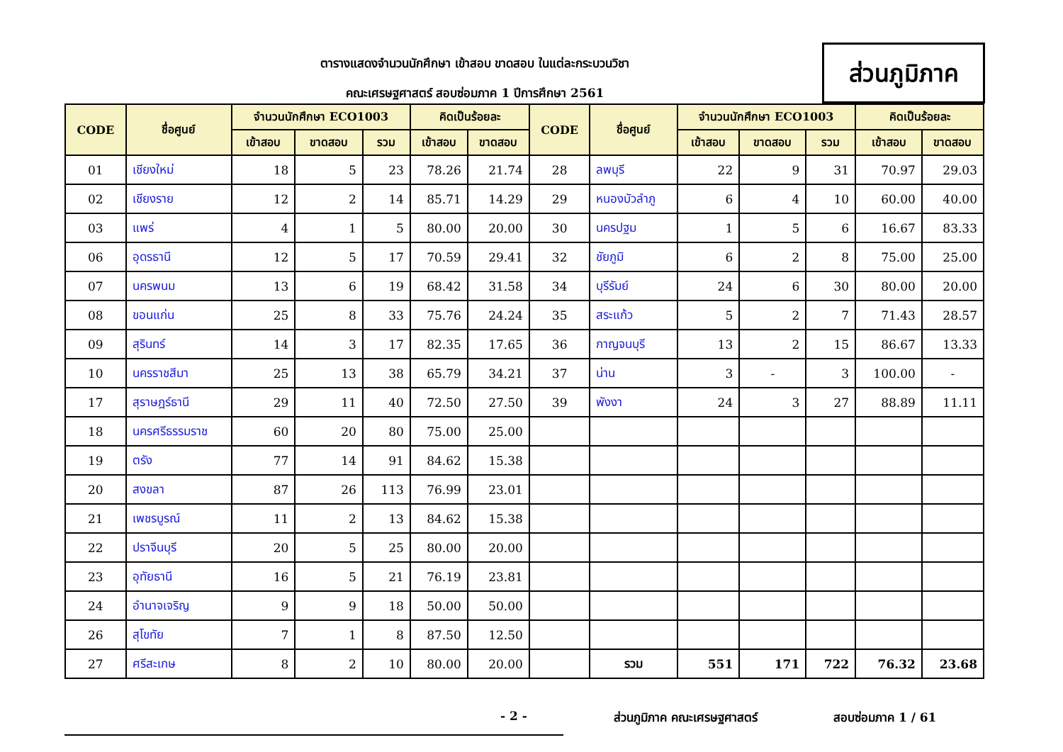ตารางแสดงจำนวนนักศึกษา เข้าสอบ ขาดสอบ ในแต่ละกระบวนวิชา
คณะเศรษฐศาสตร์ สอบซ่อมภาค 1 ปีการศึกษา 2561
ส่วนภูมิภาค
| CODE | ชื่อศูนย์ | จำนวนนักศึกษา ECO1003 | | | คิดเป็นร้อยละ | | CODE | ชื่อศูนย์ | จำนวนนักศึกษา ECO1003 | | | คิดเป็นร้อยละ | |
| --- | --- | --- | --- | --- | --- | --- | --- | --- | --- | --- | --- | --- | --- |
| | | เข้าสอบ | ขาดสอบ | รวม | เข้าสอบ | ขาดสอบ | | | เข้าสอบ | ขาดสอบ | รวม | เข้าสอบ | ขาดสอบ |
| 01 | เชียงใหม่ | 18 | 5 | 23 | 78.26 | 21.74 | 28 | ลพบุรี | 22 | 9 | 31 | 70.97 | 29.03 |
| 02 | เชียงราย | 12 | 2 | 14 | 85.71 | 14.29 | 29 | หนองบัวลำภู | 6 | 4 | 10 | 60.00 | 40.00 |
| 03 | แพร่ | 4 | 1 | 5 | 80.00 | 20.00 | 30 | นครปฐม | 1 | 5 | 6 | 16.67 | 83.33 |
| 06 | อุดรธานี | 12 | 5 | 17 | 70.59 | 29.41 | 32 | ชัยภูมิ | 6 | 2 | 8 | 75.00 | 25.00 |
| 07 | นครพนม | 13 | 6 | 19 | 68.42 | 31.58 | 34 | บุรีรัมย์ | 24 | 6 | 30 | 80.00 | 20.00 |
| 08 | ขอนแก่น | 25 | 8 | 33 | 75.76 | 24.24 | 35 | สระแก้ว | 5 | 2 | 7 | 71.43 | 28.57 |
| 09 | สุรินทร์ | 14 | 3 | 17 | 82.35 | 17.65 | 36 | กาญจนบุรี | 13 | 2 | 15 | 86.67 | 13.33 |
| 10 | นครราชสีมา | 25 | 13 | 38 | 65.79 | 34.21 | 37 | น่าน | 3 | - | 3 | 100.00 | - |
| 17 | สุราษฎร์ธานี | 29 | 11 | 40 | 72.50 | 27.50 | 39 | พังงา | 24 | 3 | 27 | 88.89 | 11.11 |
| 18 | นครศรีธรรมราช | 60 | 20 | 80 | 75.00 | 25.00 | | | | | | | |
| 19 | ตรัง | 77 | 14 | 91 | 84.62 | 15.38 | | | | | | | |
| 20 | สงขลา | 87 | 26 | 113 | 76.99 | 23.01 | | | | | | | |
| 21 | เพชรบูรณ์ | 11 | 2 | 13 | 84.62 | 15.38 | | | | | | | |
| 22 | ปราจีนบุรี | 20 | 5 | 25 | 80.00 | 20.00 | | | | | | | |
| 23 | อุทัยธานี | 16 | 5 | 21 | 76.19 | 23.81 | | | | | | | |
| 24 | อำนาจเจริญ | 9 | 9 | 18 | 50.00 | 50.00 | | | | | | | |
| 26 | สุโขทัย | 7 | 1 | 8 | 87.50 | 12.50 | | | | | | | |
| 27 | ศรีสะเกษ | 8 | 2 | 10 | 80.00 | 20.00 | | รวม | 551 | 171 | 722 | 76.32 | 23.68 |
- 2 - ส่วนภูมิภาค คณะเศรษฐศาสตร์ สอบซ่อมภาค 1 / 61